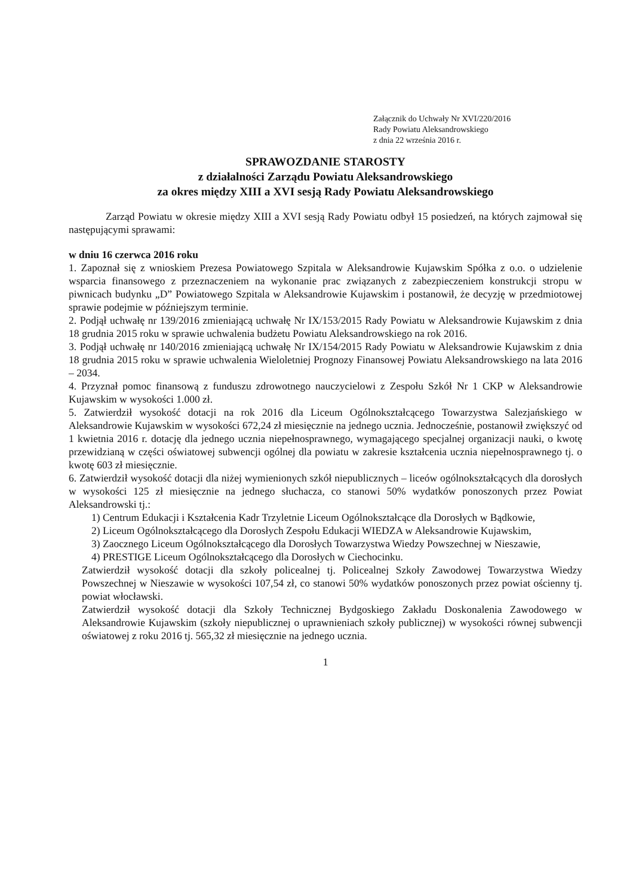Załącznik do Uchwały Nr XVI/220/2016
Rady Powiatu Aleksandrowskiego
z dnia 22 września 2016 r.
SPRAWOZDANIE STAROSTY
z działalności Zarządu Powiatu Aleksandrowskiego
za okres między XIII a XVI sesją Rady Powiatu Aleksandrowskiego
Zarząd Powiatu w okresie między XIII a XVI sesją Rady Powiatu odbył 15 posiedzeń, na których zajmował się następującymi sprawami:
w dniu 16 czerwca 2016 roku
1. Zapoznał się z wnioskiem Prezesa Powiatowego Szpitala w Aleksandrowie Kujawskim Spółka z o.o. o udzielenie wsparcia finansowego z przeznaczeniem na wykonanie prac związanych z zabezpieczeniem konstrukcji stropu w piwnicach budynku „D” Powiatowego Szpitala w Aleksandrowie Kujawskim i postanowił, że decyzję w przedmiotowej sprawie podejmie w późniejszym terminie.
2. Podjął uchwałę nr 139/2016 zmieniającą uchwałę Nr IX/153/2015 Rady Powiatu w Aleksandrowie Kujawskim z dnia 18 grudnia 2015 roku w sprawie uchwalenia budżetu Powiatu Aleksandrowskiego na rok 2016.
3. Podjął uchwałę nr 140/2016 zmieniającą uchwałę Nr IX/154/2015 Rady Powiatu w Aleksandrowie Kujawskim z dnia 18 grudnia 2015 roku w sprawie uchwalenia Wieloletniej Prognozy Finansowej Powiatu Aleksandrowskiego na lata 2016 – 2034.
4. Przyznał pomoc finansową z funduszu zdrowotnego nauczycielowi z Zespołu Szkół Nr 1 CKP w Aleksandrowie Kujawskim w wysokości 1.000 zł.
5. Zatwierdził wysokość dotacji na rok 2016 dla Liceum Ogólnokształcącego Towarzystwa Salezjańskiego w Aleksandrowie Kujawskim w wysokości 672,24 zł miesięcznie na jednego ucznia. Jednocześnie, postanowił zwiększyć od 1 kwietnia 2016 r. dotację dla jednego ucznia niepełnosprawnego, wymagającego specjalnej organizacji nauki, o kwotę przewidzianą w części oświatowej subwencji ogólnej dla powiatu w zakresie kształcenia ucznia niepełnosprawnego tj. o kwotę 603 zł miesięcznie.
6. Zatwierdził wysokość dotacji dla niżej wymienionych szkół niepublicznych – liceów ogólnokształcących dla dorosłych w wysokości 125 zł miesięcznie na jednego słuchacza, co stanowi 50% wydatków ponoszonych przez Powiat Aleksandrowski tj.:
1) Centrum Edukacji i Kształcenia Kadr Trzyletnie Liceum Ogólnokształcące dla Dorosłych w Bądkowie,
2) Liceum Ogólnokształcącego dla Dorosłych Zespołu Edukacji WIEDZA w Aleksandrowie Kujawskim,
3) Zaocznego Liceum Ogólnokształcącego dla Dorosłych Towarzystwa Wiedzy Powszechnej w Nieszawie,
4) PRESTIGE Liceum Ogólnokształcącego dla Dorosłych w Ciechocinku.
Zatwierdził wysokość dotacji dla szkoły policealnej tj. Policealnej Szkoły Zawodowej Towarzystwa Wiedzy Powszechnej w Nieszawie w wysokości 107,54 zł, co stanowi 50% wydatków ponoszonych przez powiat ościenny tj. powiat włocławski.
Zatwierdził wysokość dotacji dla Szkoły Technicznej Bydgoskiego Zakładu Doskonalenia Zawodowego w Aleksandrowie Kujawskim (szkoły niepublicznej o uprawnieniach szkoły publicznej) w wysokości równej subwencji oświatowej z roku 2016 tj. 565,32 zł miesięcznie na jednego ucznia.
1